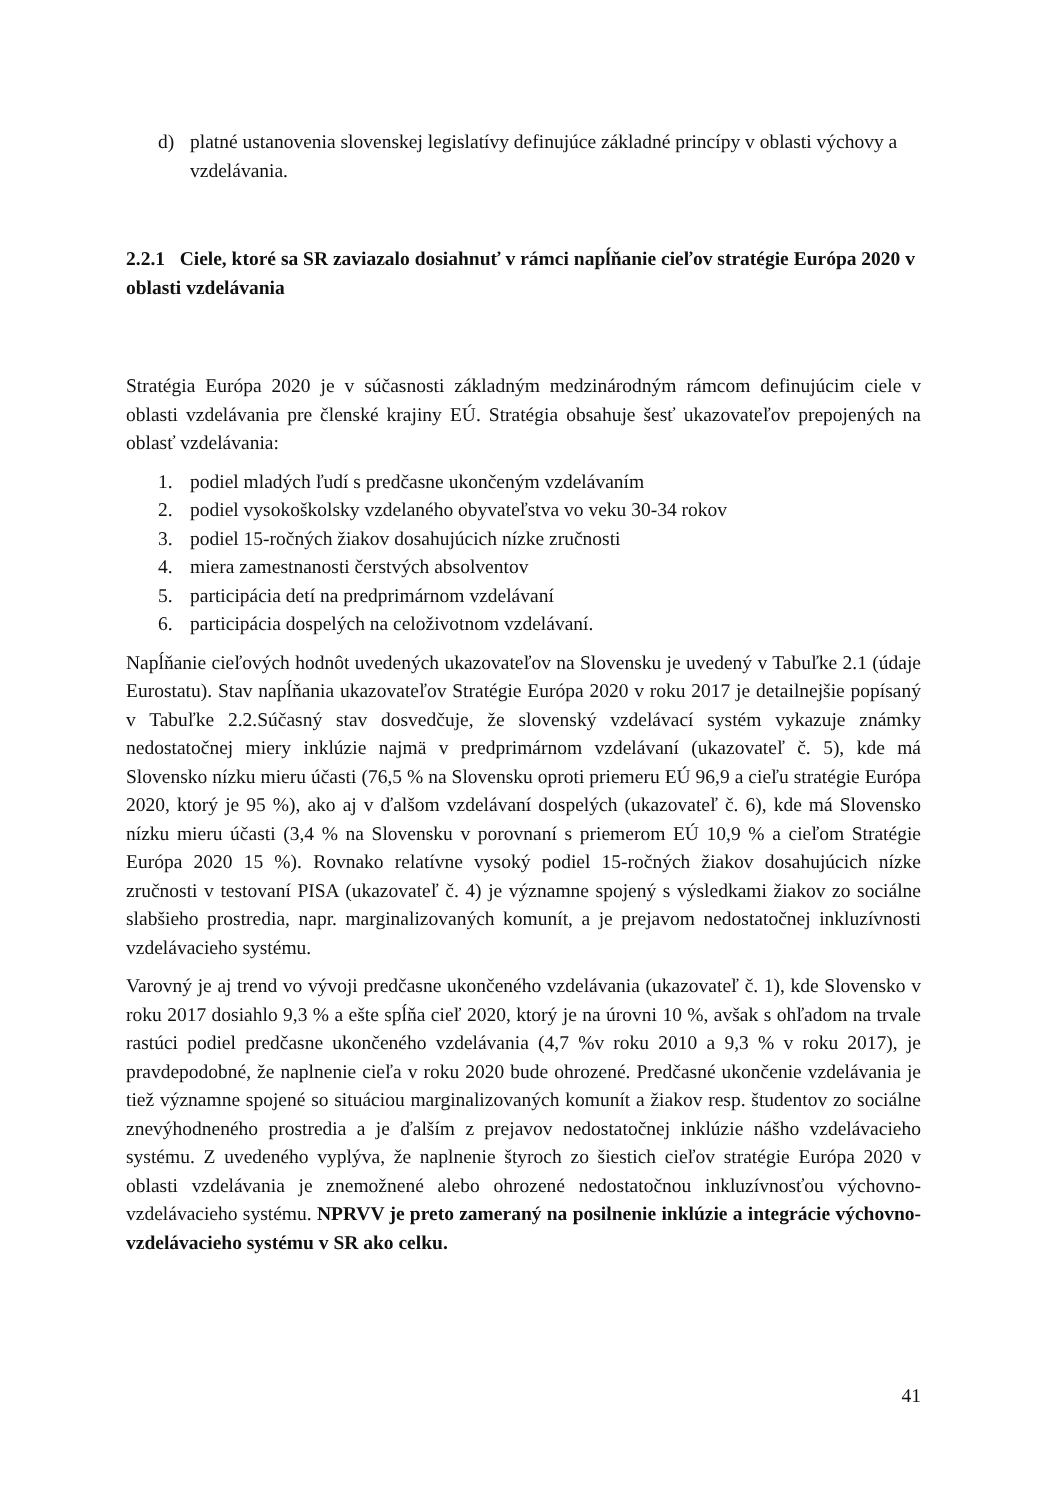d) platné ustanovenia slovenskej legislatívy definujúce základné princípy v oblasti výchovy a vzdelávania.
2.2.1 Ciele, ktoré sa SR zaviazalo dosiahnuť v rámci napĺňanie cieľov stratégie Európa 2020 v oblasti vzdelávania
Stratégia Európa 2020 je v súčasnosti základným medzinárodným rámcom definujúcim ciele v oblasti vzdelávania pre členské krajiny EÚ. Stratégia obsahuje šesť ukazovateľov prepojených na oblasť vzdelávania:
1. podiel mladých ľudí s predčasne ukončeným vzdelávaním
2. podiel vysokoškolsky vzdelaného obyvateľstva vo veku 30-34 rokov
3. podiel 15-ročných žiakov dosahujúcich nízke zručnosti
4. miera zamestnanosti čerstvých absolventov
5. participácia detí na predprimárnom vzdelávaní
6. participácia dospelých na celoživotnom vzdelávaní.
Napĺňanie cieľových hodnôt uvedených ukazovateľov na Slovensku je uvedený v Tabuľke 2.1 (údaje Eurostatu). Stav napĺňania ukazovateľov Stratégie Európa 2020 v roku 2017 je detailnejšie popísaný v Tabuľke 2.2.Súčasný stav dosvedčuje, že slovenský vzdelávací systém vykazuje známky nedostatočnej miery inklúzie najmä v predprimárnom vzdelávaní (ukazovateľ č. 5), kde má Slovensko nízku mieru účasti (76,5 % na Slovensku oproti priemeru EÚ 96,9 a cieľu stratégie Európa 2020, ktorý je 95 %), ako aj v ďalšom vzdelávaní dospelých (ukazovateľ č. 6), kde má Slovensko nízku mieru účasti (3,4 % na Slovensku v porovnaní s priemerom EÚ 10,9 % a cieľom Stratégie Európa 2020 15 %). Rovnako relatívne vysoký podiel 15-ročných žiakov dosahujúcich nízke zručnosti v testovaní PISA (ukazovateľ č. 4) je významne spojený s výsledkami žiakov zo sociálne slabšieho prostredia, napr. marginalizovaných komunít, a je prejavom nedostatočnej inkluzívnosti vzdelávacieho systému.
Varovný je aj trend vo vývoji predčasne ukončeného vzdelávania (ukazovateľ č. 1), kde Slovensko v roku 2017 dosiahlo 9,3 % a ešte spĺňa cieľ 2020, ktorý je na úrovni 10 %, avšak s ohľadom na trvale rastúci podiel predčasne ukončeného vzdelávania (4,7 %v roku 2010 a 9,3 % v roku 2017), je pravdepodobné, že naplnenie cieľa v roku 2020 bude ohrozené. Predčasné ukončenie vzdelávania je tiež významne spojené so situáciou marginalizovaných komunít a žiakov resp. študentov zo sociálne znevýhodneného prostredia a je ďalším z prejavov nedostatočnej inklúzie nášho vzdelávacieho systému. Z uvedeného vyplýva, že naplnenie štyroch zo šiestich cieľov stratégie Európa 2020 v oblasti vzdelávania je znemožnené alebo ohrozené nedostatočnou inkluzívnosťou výchovno-vzdelávacieho systému. NPRVV je preto zameraný na posilnenie inklúzie a integrácie výchovno-vzdelávacieho systému v SR ako celku.
41